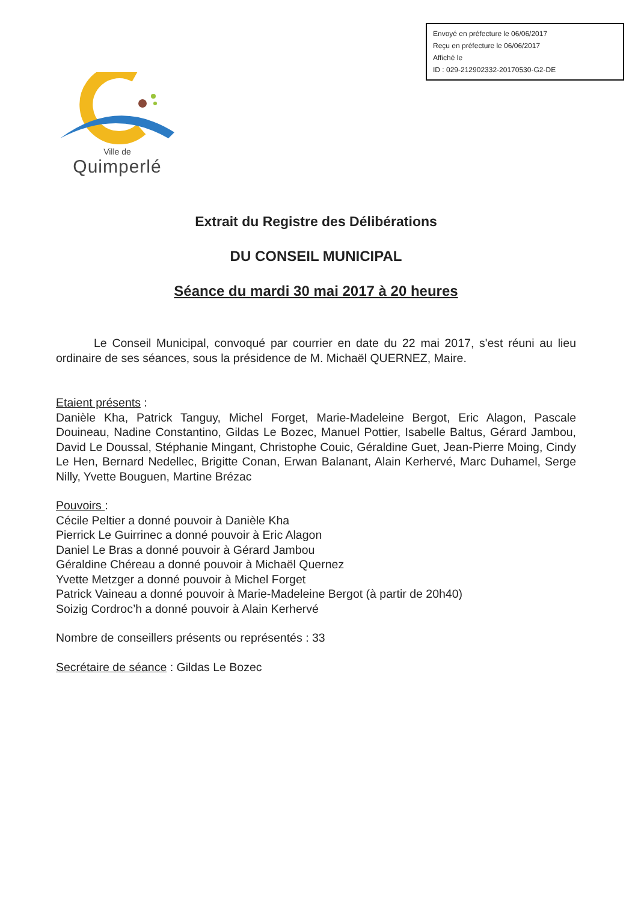Envoyé en préfecture le 06/06/2017
Reçu en préfecture le 06/06/2017
Affiché le
ID : 029-212902332-20170530-G2-DE
Ville de
Quimperlé
Extrait du Registre des Délibérations
DU CONSEIL MUNICIPAL
Séance du mardi 30 mai 2017 à 20 heures
Le Conseil Municipal, convoqué par courrier en date du 22 mai 2017, s'est réuni au lieu ordinaire de ses séances, sous la présidence de M. Michaël QUERNEZ, Maire.
Etaient présents :
Danièle Kha, Patrick Tanguy, Michel Forget, Marie-Madeleine Bergot, Eric Alagon, Pascale Douineau, Nadine Constantino, Gildas Le Bozec, Manuel Pottier, Isabelle Baltus, Gérard Jambou, David Le Doussal, Stéphanie Mingant, Christophe Couic, Géraldine Guet, Jean-Pierre Moing, Cindy Le Hen, Bernard Nedellec, Brigitte Conan, Erwan Balanant, Alain Kerhervé, Marc Duhamel, Serge Nilly, Yvette Bouguen, Martine Brézac
Pouvoirs :
Cécile Peltier a donné pouvoir à Danièle Kha
Pierrick Le Guirrinec a donné pouvoir à Eric Alagon
Daniel Le Bras a donné pouvoir à Gérard Jambou
Géraldine Chéreau a donné pouvoir à Michaël Quernez
Yvette Metzger a donné pouvoir à Michel Forget
Patrick Vaineau a donné pouvoir à Marie-Madeleine Bergot (à partir de 20h40)
Soizig Cordroc’h a donné pouvoir à Alain Kerhervé
Nombre de conseillers présents ou représentés : 33
Secrétaire de séance : Gildas Le Bozec